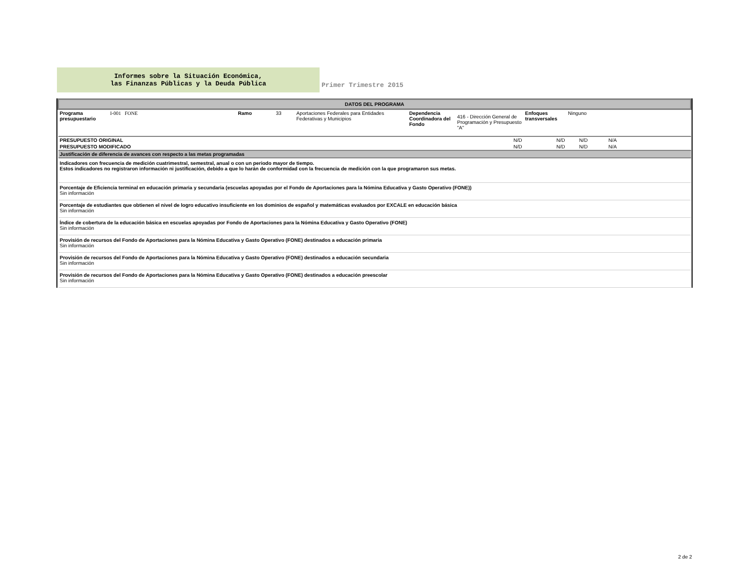Informes sobre la Situación Económica,
las Finanzas Públicas y la Deuda Pública
Primer Trimestre 2015
| DATOS DEL PROGRAMA | | | | | | | | | |
| Programa presupuestario | I-001 FONE | Ramo | 33 | Aportaciones Federales para Entidades Federativas y Municipios | Dependencia Coordinadora del Fondo | 416 - Dirección General de Programación y Presupuesto "A" | Enfoques transversales | Ninguno | |
| PRESUPUESTO ORIGINAL | | | | | | N/D | N/D | N/D N/A | |
| PRESUPUESTO MODIFICADO | | | | | | N/D | N/D | N/D N/A | |
| Justificación de diferencia de avances con respecto a las metas programadas | | | | | | | | | |
| Indicadores con frecuencia de medición cuatrimestral, semestral, anual o con un periodo mayor de tiempo. Estos indicadores no registraron información ni justificación, debido a que lo harán de conformidad con la frecuencia de medición con la que programaron sus metas. | | | | | | | | | |
| Porcentaje de Eficiencia terminal en educación primaria y secundaria (escuelas apoyadas por el Fondo de Aportaciones para la Nómina Educativa y Gasto Operativo (FONE)) Sin información | | | | | | | | | |
| Porcentaje de estudiantes que obtienen el nivel de logro educativo insuficiente en los dominios de español y matemáticas evaluados por EXCALE en educación básica Sin información | | | | | | | | | |
| Índice de cobertura de la educación básica en escuelas apoyadas por Fondo de Aportaciones para la Nómina Educativa y Gasto Operativo (FONE) Sin información | | | | | | | | | |
| Provisión de recursos del Fondo de Aportaciones para la Nómina Educativa y Gasto Operativo (FONE) destinados a educación primaria Sin información | | | | | | | | | |
| Provisión de recursos del Fondo de Aportaciones para la Nómina Educativa y Gasto Operativo (FONE) destinados a educación secundaria Sin información | | | | | | | | | |
| Provisión de recursos del Fondo de Aportaciones para la Nómina Educativa y Gasto Operativo (FONE) destinados a educación preescolar Sin información | | | | | | | | | |
2 de 2